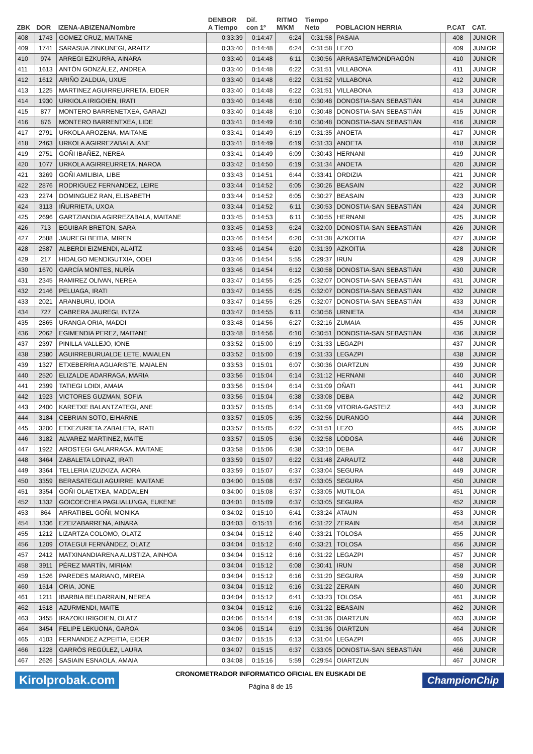| ZBK | DOR | IZENA-ABIZENA/Nombre | DENBOR A Tiempo | Dif. con 1º | RITMO M/KM | Tiempo Neto | POBLACION HERRIA | | P.CAT | CAT. |
| --- | --- | --- | --- | --- | --- | --- | --- | --- | --- | --- |
| 408 | 1743 | GOMEZ CRUZ, MAITANE | 0:33:39 | 0:14:47 | 6:24 | 0:31:58 | PASAIA | | 408 | JUNIOR |
| 409 | 1741 | SARASUA ZINKUNEGI, ARAITZ | 0:33:40 | 0:14:48 | 6:24 | 0:31:58 | LEZO | | 409 | JUNIOR |
| 410 | 974 | ARREGI EZKURRA, AINARA | 0:33:40 | 0:14:48 | 6:11 | 0:30:56 | ARRASATE/MONDRAGÓN | | 410 | JUNIOR |
| 411 | 1613 | ANTÓN GONZÁLEZ, ANDREA | 0:33:40 | 0:14:48 | 6:22 | 0:31:51 | VILLABONA | | 411 | JUNIOR |
| 412 | 1612 | ARIÑO ZALDUA, UXUE | 0:33:40 | 0:14:48 | 6:22 | 0:31:52 | VILLABONA | | 412 | JUNIOR |
| 413 | 1225 | MARTINEZ AGUIRREURRETA, EIDER | 0:33:40 | 0:14:48 | 6:22 | 0:31:51 | VILLABONA | | 413 | JUNIOR |
| 414 | 1930 | URKIOLA IRIGOIEN, IRATI | 0:33:40 | 0:14:48 | 6:10 | 0:30:48 | DONOSTIA-SAN SEBASTIÁN | | 414 | JUNIOR |
| 415 | 877 | MONTERO BARRENETXEA, GARAZI | 0:33:40 | 0:14:48 | 6:10 | 0:30:48 | DONOSTIA-SAN SEBASTIÁN | | 415 | JUNIOR |
| 416 | 876 | MONTERO BARRENTXEA, LIDE | 0:33:41 | 0:14:49 | 6:10 | 0:30:48 | DONOSTIA-SAN SEBASTIÁN | | 416 | JUNIOR |
| 417 | 2791 | URKOLA AROZENA, MAITANE | 0:33:41 | 0:14:49 | 6:19 | 0:31:35 | ANOETA | | 417 | JUNIOR |
| 418 | 2463 | URKOLA AGIRREZABALA, ANE | 0:33:41 | 0:14:49 | 6:19 | 0:31:33 | ANOETA | | 418 | JUNIOR |
| 419 | 2751 | GOÑI IBAÑEZ, NEREA | 0:33:41 | 0:14:49 | 6:09 | 0:30:43 | HERNANI | | 419 | JUNIOR |
| 420 | 1077 | URKOLA AGIRREURRETA, NAROA | 0:33:42 | 0:14:50 | 6:19 | 0:31:34 | ANOETA | | 420 | JUNIOR |
| 421 | 3269 | GOÑI AMILIBIA, LIBE | 0:33:43 | 0:14:51 | 6:44 | 0:33:41 | ORDIZIA | | 421 | JUNIOR |
| 422 | 2876 | RODRIGUEZ FERNANDEZ, LEIRE | 0:33:44 | 0:14:52 | 6:05 | 0:30:26 | BEASAIN | | 422 | JUNIOR |
| 423 | 2274 | DOMINGUEZ RAN, ELISABETH | 0:33:44 | 0:14:52 | 6:05 | 0:30:27 | BEASAIN | | 423 | JUNIOR |
| 424 | 3113 | IÑURRIETA, UXOA | 0:33:44 | 0:14:52 | 6:11 | 0:30:53 | DONOSTIA-SAN SEBASTIÁN | | 424 | JUNIOR |
| 425 | 2696 | GARTZIANDIA AGIRREZABALA, MAITANE | 0:33:45 | 0:14:53 | 6:11 | 0:30:55 | HERNANI | | 425 | JUNIOR |
| 426 | 713 | EGUIBAR BRETON, SARA | 0:33:45 | 0:14:53 | 6:24 | 0:32:00 | DONOSTIA-SAN SEBASTIÁN | | 426 | JUNIOR |
| 427 | 2588 | JAUREGI BEITIA, MIREN | 0:33:46 | 0:14:54 | 6:20 | 0:31:38 | AZKOITIA | | 427 | JUNIOR |
| 428 | 2587 | ALBERDI EIZMENDI, ALAITZ | 0:33:46 | 0:14:54 | 6:20 | 0:31:39 | AZKOITIA | | 428 | JUNIOR |
| 429 | 217 | HIDALGO MENDIGUTXIA, ODEI | 0:33:46 | 0:14:54 | 5:55 | 0:29:37 | IRUN | | 429 | JUNIOR |
| 430 | 1670 | GARCÍA MONTES, NURÍA | 0:33:46 | 0:14:54 | 6:12 | 0:30:58 | DONOSTIA-SAN SEBASTIÁN | | 430 | JUNIOR |
| 431 | 2345 | RAMIREZ OLIVAN, NEREA | 0:33:47 | 0:14:55 | 6:25 | 0:32:07 | DONOSTIA-SAN SEBASTIÁN | | 431 | JUNIOR |
| 432 | 2146 | PELUAGA, IRATI | 0:33:47 | 0:14:55 | 6:25 | 0:32:07 | DONOSTIA-SAN SEBASTIÁN | | 432 | JUNIOR |
| 433 | 2021 | ARANBURU, IDOIA | 0:33:47 | 0:14:55 | 6:25 | 0:32:07 | DONOSTIA-SAN SEBASTIÁN | | 433 | JUNIOR |
| 434 | 727 | CABRERA JAUREGI, INTZA | 0:33:47 | 0:14:55 | 6:11 | 0:30:56 | URNIETA | | 434 | JUNIOR |
| 435 | 2865 | URANGA ORIA, MADDI | 0:33:48 | 0:14:56 | 6:27 | 0:32:16 | ZUMAIA | | 435 | JUNIOR |
| 436 | 2062 | EGIMENDIA PEREZ, MAITANE | 0:33:48 | 0:14:56 | 6:10 | 0:30:51 | DONOSTIA-SAN SEBASTIÁN | | 436 | JUNIOR |
| 437 | 2397 | PINILLA VALLEJO, IONE | 0:33:52 | 0:15:00 | 6:19 | 0:31:33 | LEGAZPI | | 437 | JUNIOR |
| 438 | 2380 | AGUIRREBURUALDE LETE, MAIALEN | 0:33:52 | 0:15:00 | 6:19 | 0:31:33 | LEGAZPI | | 438 | JUNIOR |
| 439 | 1327 | ETXEBERRIA AGUARISTE, MAIALEN | 0:33:53 | 0:15:01 | 6:07 | 0:30:36 | OIARTZUN | | 439 | JUNIOR |
| 440 | 2520 | ELIZALDE ADARRAGA, MARIA | 0:33:56 | 0:15:04 | 6:14 | 0:31:12 | HERNANI | | 440 | JUNIOR |
| 441 | 2399 | TATIEGI LOIDI, AMAIA | 0:33:56 | 0:15:04 | 6:14 | 0:31:09 | OÑATI | | 441 | JUNIOR |
| 442 | 1923 | VICTORES GUZMAN, SOFIA | 0:33:56 | 0:15:04 | 6:38 | 0:33:08 | DEBA | | 442 | JUNIOR |
| 443 | 2400 | KARETXE BALANTZATEGI, ANE | 0:33:57 | 0:15:05 | 6:14 | 0:31:09 | VITORIA-GASTEIZ | | 443 | JUNIOR |
| 444 | 3184 | CEBRIAN SOTO, EIHARNE | 0:33:57 | 0:15:05 | 6:35 | 0:32:56 | DURANGO | | 444 | JUNIOR |
| 445 | 3200 | ETXEZURIETA ZABALETA, IRATI | 0:33:57 | 0:15:05 | 6:22 | 0:31:51 | LEZO | | 445 | JUNIOR |
| 446 | 3182 | ALVAREZ MARTINEZ, MAITE | 0:33:57 | 0:15:05 | 6:36 | 0:32:58 | LODOSA | | 446 | JUNIOR |
| 447 | 1922 | AROSTEGI GALARRAGA, MAITANE | 0:33:58 | 0:15:06 | 6:38 | 0:33:10 | DEBA | | 447 | JUNIOR |
| 448 | 3464 | ZABALETA LOINAZ, IRATI | 0:33:59 | 0:15:07 | 6:22 | 0:31:48 | ZARAUTZ | | 448 | JUNIOR |
| 449 | 3364 | TELLERIA IZUZKIZA, AIORA | 0:33:59 | 0:15:07 | 6:37 | 0:33:04 | SEGURA | | 449 | JUNIOR |
| 450 | 3359 | BERASATEGUI AGUIRRE, MAITANE | 0:34:00 | 0:15:08 | 6:37 | 0:33:05 | SEGURA | | 450 | JUNIOR |
| 451 | 3354 | GOÑI OLAETXEA, MADDALEN | 0:34:00 | 0:15:08 | 6:37 | 0:33:05 | MUTILOA | | 451 | JUNIOR |
| 452 | 1332 | GOICOECHEA PAGLIALUNGA, EUKENE | 0:34:01 | 0:15:09 | 6:37 | 0:33:05 | SEGURA | | 452 | JUNIOR |
| 453 | 864 | ARRATIBEL GOÑI, MONIKA | 0:34:02 | 0:15:10 | 6:41 | 0:33:24 | ATAUN | | 453 | JUNIOR |
| 454 | 1336 | EZEIZABARRENA, AINARA | 0:34:03 | 0:15:11 | 6:16 | 0:31:22 | ZERAIN | | 454 | JUNIOR |
| 455 | 1212 | LIZARTZA COLOMO, OLATZ | 0:34:04 | 0:15:12 | 6:40 | 0:33:21 | TOLOSA | | 455 | JUNIOR |
| 456 | 1209 | OTAEGUI FERNÁNDEZ, OLATZ | 0:34:04 | 0:15:12 | 6:40 | 0:33:21 | TOLOSA | | 456 | JUNIOR |
| 457 | 2412 | MATXINANDIARENA ALUSTIZA, AINHOA | 0:34:04 | 0:15:12 | 6:16 | 0:31:22 | LEGAZPI | | 457 | JUNIOR |
| 458 | 3911 | PÉREZ MARTÍN, MIRIAM | 0:34:04 | 0:15:12 | 6:08 | 0:30:41 | IRUN | | 458 | JUNIOR |
| 459 | 1526 | PAREDES MARIANO, MIREIA | 0:34:04 | 0:15:12 | 6:16 | 0:31:20 | SEGURA | | 459 | JUNIOR |
| 460 | 1514 | ORIA, JONE | 0:34:04 | 0:15:12 | 6:16 | 0:31:22 | ZERAIN | | 460 | JUNIOR |
| 461 | 1211 | IBARBIA BELDARRAIN, NEREA | 0:34:04 | 0:15:12 | 6:41 | 0:33:23 | TOLOSA | | 461 | JUNIOR |
| 462 | 1518 | AZURMENDI, MAITE | 0:34:04 | 0:15:12 | 6:16 | 0:31:22 | BEASAIN | | 462 | JUNIOR |
| 463 | 3455 | IRAZOKI IRIGOIEN, OLATZ | 0:34:06 | 0:15:14 | 6:19 | 0:31:36 | OIARTZUN | | 463 | JUNIOR |
| 464 | 3454 | FELIPE LEKUONA, GAROA | 0:34:06 | 0:15:14 | 6:19 | 0:31:36 | OIARTZUN | | 464 | JUNIOR |
| 465 | 4103 | FERNANDEZ AZPEITIA, EIDER | 0:34:07 | 0:15:15 | 6:13 | 0:31:04 | LEGAZPI | | 465 | JUNIOR |
| 466 | 1228 | GARRÓS REGÚLEZ, LAURA | 0:34:07 | 0:15:15 | 6:37 | 0:33:05 | DONOSTIA-SAN SEBASTIÁN | | 466 | JUNIOR |
| 467 | 2626 | SASIAIN ESNAOLA, AMAIA | 0:34:08 | 0:15:16 | 5:59 | 0:29:54 | OIARTZUN | | 467 | JUNIOR |
Kirolprobak.com
CRONOMETRADOR INFORMATICO OFICIAL EN EUSKADI DE
Página 8 de 15
ChampionChip